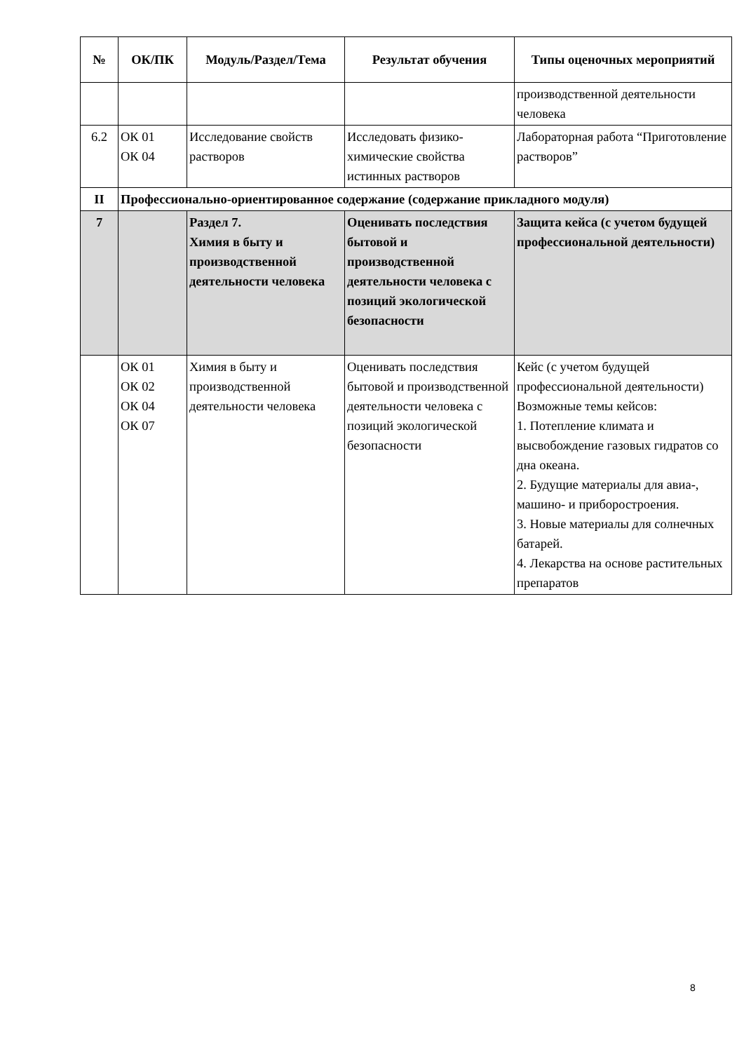| № | ОК/ПК | Модуль/Раздел/Тема | Результат обучения | Типы оценочных мероприятий |
| --- | --- | --- | --- | --- |
| | | | | производственной деятельности человека |
| 6.2 | ОК 01 ОК 04 | Исследование свойств растворов | Исследовать физико-химические свойства истинных растворов | Лабораторная работа “Приготовление растворов” |
| II | Профессионально-ориентированное содержание (содержание прикладного модуля) | | | |
| 7 | | Раздел 7. Химия в быту и производственной деятельности человека | Оценивать последствия бытовой и производственной деятельности человека с позиций экологической безопасности | Защита кейса (с учетом будущей профессиональной деятельности) |
| | ОК 01 ОК 02 ОК 04 ОК 07 | Химия в быту и производственной деятельности человека | Оценивать последствия бытовой и производственной деятельности человека с позиций экологической безопасности | Кейс (с учетом будущей профессиональной деятельности) Возможные темы кейсов: 1. Потепление климата и высвобождение газовых гидратов со дна океана. 2. Будущие материалы для авиа-, машино- и приборостроения. 3. Новые материалы для солнечных батарей. 4. Лекарства на основе растительных препаратов |
8